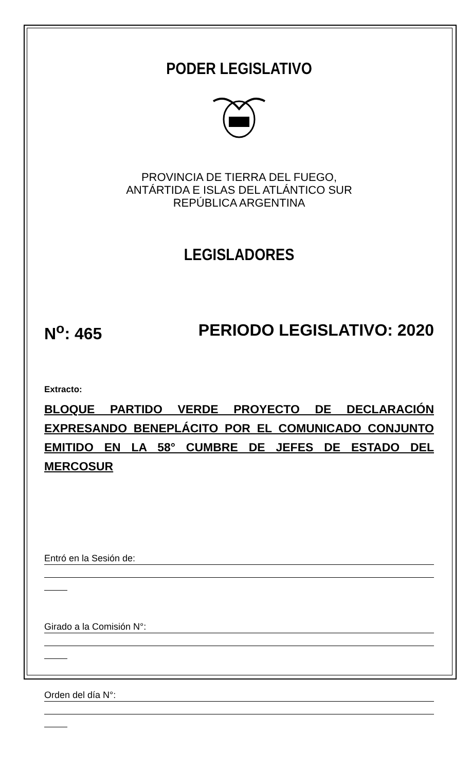PODER LEGISLATIVO
PROVINCIA DE TIERRA DEL FUEGO,
ANTÁRTIDA E ISLAS DEL ATLÁNTICO SUR
REPÚBLICA ARGENTINA
LEGISLADORES
N<sup>o</sup>: 465 PERIODO LEGISLATIVO: 2020
Extracto:
BLOQUE PARTIDO VERDE PROYECTO DE DECLARACIÓN EXPRESANDO BENEPLÁCITO POR EL COMUNICADO CONJUNTO EMITIDO EN LA 58° CUMBRE DE JEFES DE ESTADO DEL MERCOSUR
Entró en la Sesión de:
Girado a la Comisión N°:
Orden del día N°: